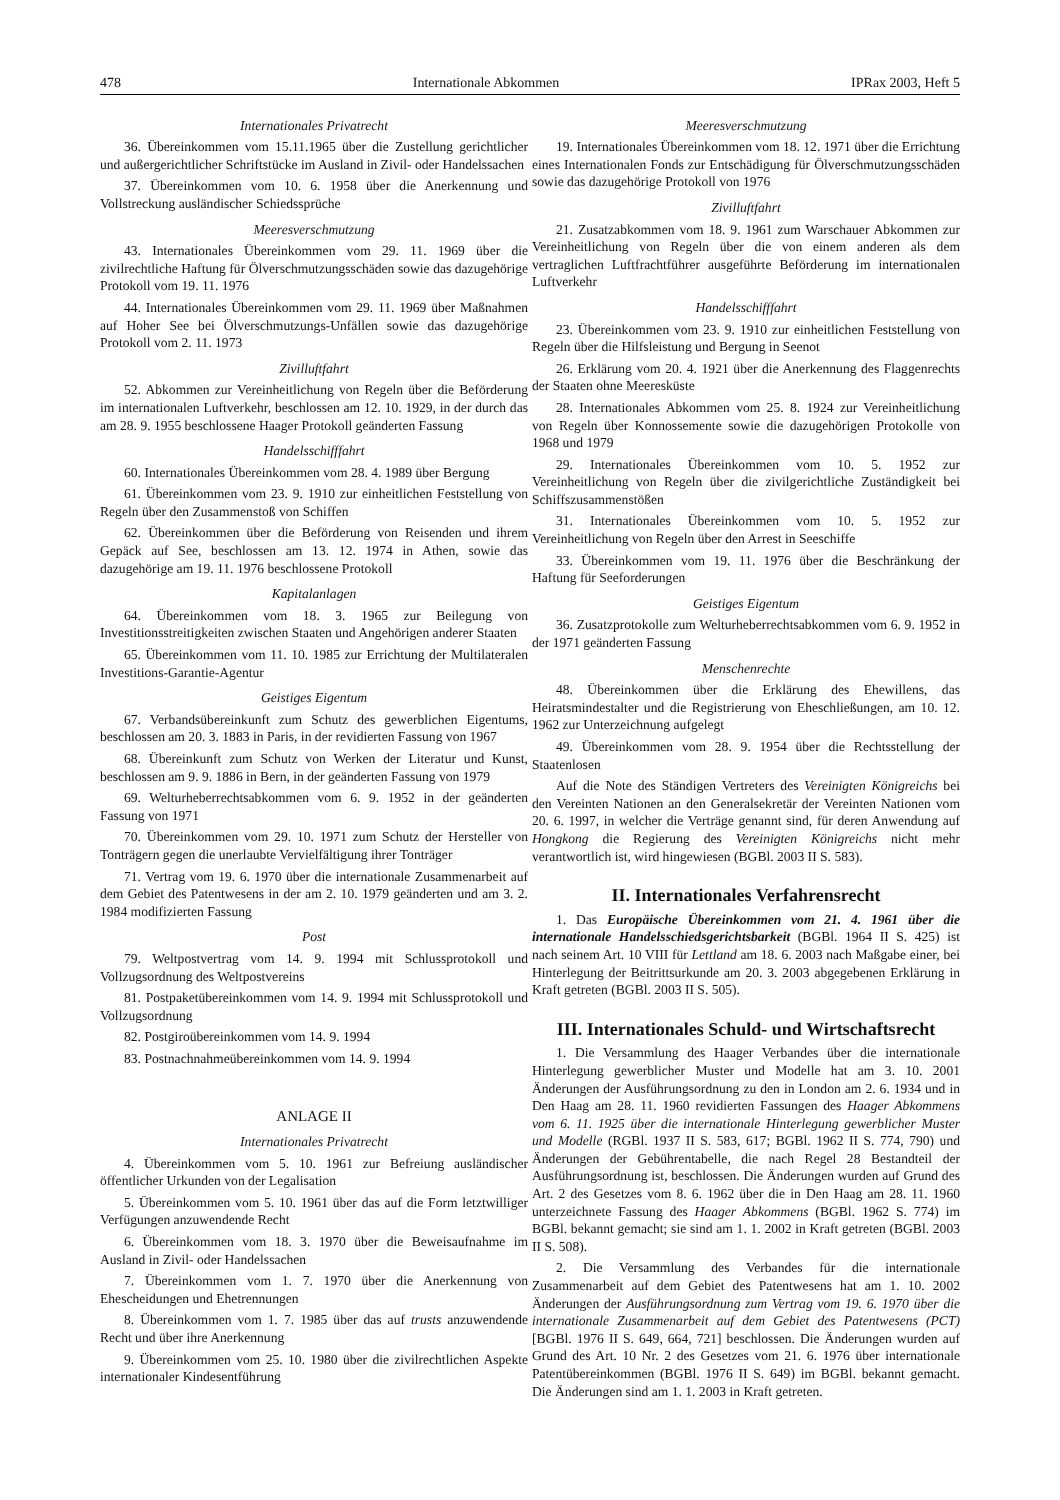478 Internationale Abkommen IPRax 2003, Heft 5
Internationales Privatrecht
36. Übereinkommen vom 15.11.1965 über die Zustellung gerichtlicher und außergerichtlicher Schriftstücke im Ausland in Zivil- oder Handelssachen
37. Übereinkommen vom 10. 6. 1958 über die Anerkennung und Vollstreckung ausländischer Schiedssprüche
Meeresverschmutzung
43. Internationales Übereinkommen vom 29. 11. 1969 über die zivilrechtliche Haftung für Ölverschmutzungsschäden sowie das dazugehörige Protokoll vom 19. 11. 1976
44. Internationales Übereinkommen vom 29. 11. 1969 über Maßnahmen auf Hoher See bei Ölverschmutzungs-Unfällen sowie das dazugehörige Protokoll vom 2. 11. 1973
Zivilluftfahrt
52. Abkommen zur Vereinheitlichung von Regeln über die Beförderung im internationalen Luftverkehr, beschlossen am 12. 10. 1929, in der durch das am 28. 9. 1955 beschlossene Haager Protokoll geänderten Fassung
Handelsschifffahrt
60. Internationales Übereinkommen vom 28. 4. 1989 über Bergung
61. Übereinkommen vom 23. 9. 1910 zur einheitlichen Feststellung von Regeln über den Zusammenstoß von Schiffen
62. Übereinkommen über die Beförderung von Reisenden und ihrem Gepäck auf See, beschlossen am 13. 12. 1974 in Athen, sowie das dazugehörige am 19. 11. 1976 beschlossene Protokoll
Kapitalanlagen
64. Übereinkommen vom 18. 3. 1965 zur Beilegung von Investitionsstreitigkeiten zwischen Staaten und Angehörigen anderer Staaten
65. Übereinkommen vom 11. 10. 1985 zur Errichtung der Multilateralen Investitions-Garantie-Agentur
Geistiges Eigentum
67. Verbandsübereinkunft zum Schutz des gewerblichen Eigentums, beschlossen am 20. 3. 1883 in Paris, in der revidierten Fassung von 1967
68. Übereinkunft zum Schutz von Werken der Literatur und Kunst, beschlossen am 9. 9. 1886 in Bern, in der geänderten Fassung von 1979
69. Welturheberrechtsabkommen vom 6. 9. 1952 in der geänderten Fassung von 1971
70. Übereinkommen vom 29. 10. 1971 zum Schutz der Hersteller von Tonträgern gegen die unerlaubte Vervielfältigung ihrer Tonträger
71. Vertrag vom 19. 6. 1970 über die internationale Zusammenarbeit auf dem Gebiet des Patentwesens in der am 2. 10. 1979 geänderten und am 3. 2. 1984 modifizierten Fassung
Post
79. Weltpostvertrag vom 14. 9. 1994 mit Schlussprotokoll und Vollzugsordnung des Weltpostvereins
81. Postpaketübereinkommen vom 14. 9. 1994 mit Schlussprotokoll und Vollzugsordnung
82. Postgiroübereinkommen vom 14. 9. 1994
83. Postnachnahmeübereinkommen vom 14. 9. 1994
ANLAGE II
Internationales Privatrecht
4. Übereinkommen vom 5. 10. 1961 zur Befreiung ausländischer öffentlicher Urkunden von der Legalisation
5. Übereinkommen vom 5. 10. 1961 über das auf die Form letztwilliger Verfügungen anzuwendende Recht
6. Übereinkommen vom 18. 3. 1970 über die Beweisaufnahme im Ausland in Zivil- oder Handelssachen
7. Übereinkommen vom 1. 7. 1970 über die Anerkennung von Ehescheidungen und Ehetrennungen
8. Übereinkommen vom 1. 7. 1985 über das auf trusts anzuwendende Recht und über ihre Anerkennung
9. Übereinkommen vom 25. 10. 1980 über die zivilrechtlichen Aspekte internationaler Kindesentführung
Meeresverschmutzung
19. Internationales Übereinkommen vom 18. 12. 1971 über die Errichtung eines Internationalen Fonds zur Entschädigung für Ölverschmutzungsschäden sowie das dazugehörige Protokoll von 1976
Zivilluftfahrt
21. Zusatzabkommen vom 18. 9. 1961 zum Warschauer Abkommen zur Vereinheitlichung von Regeln über die von einem anderen als dem vertraglichen Luftfrachtführer ausgeführte Beförderung im internationalen Luftverkehr
Handelsschifffahrt
23. Übereinkommen vom 23. 9. 1910 zur einheitlichen Feststellung von Regeln über die Hilfsleistung und Bergung in Seenot
26. Erklärung vom 20. 4. 1921 über die Anerkennung des Flaggenrechts der Staaten ohne Meeresküste
28. Internationales Abkommen vom 25. 8. 1924 zur Vereinheitlichung von Regeln über Konnossemente sowie die dazugehörigen Protokolle von 1968 und 1979
29. Internationales Übereinkommen vom 10. 5. 1952 zur Vereinheitlichung von Regeln über die zivilgerichtliche Zuständigkeit bei Schiffszusammenstößen
31. Internationales Übereinkommen vom 10. 5. 1952 zur Vereinheitlichung von Regeln über den Arrest in Seeschiffe
33. Übereinkommen vom 19. 11. 1976 über die Beschränkung der Haftung für Seeforderungen
Geistiges Eigentum
36. Zusatzprotokolle zum Welturheberrechtsabkommen vom 6. 9. 1952 in der 1971 geänderten Fassung
Menschenrechte
48. Übereinkommen über die Erklärung des Ehewillens, das Heiratsmindestalter und die Registrierung von Eheschließungen, am 10. 12. 1962 zur Unterzeichnung aufgelegt
49. Übereinkommen vom 28. 9. 1954 über die Rechtsstellung der Staatenlosen
Auf die Note des Ständigen Vertreters des Vereinigten Königreichs bei den Vereinten Nationen an den Generalsekretär der Vereinten Nationen vom 20. 6. 1997, in welcher die Verträge genannt sind, für deren Anwendung auf Hongkong die Regierung des Vereinigten Königreichs nicht mehr verantwortlich ist, wird hingewiesen (BGBl. 2003 II S. 583).
II. Internationales Verfahrensrecht
1. Das Europäische Übereinkommen vom 21. 4. 1961 über die internationale Handelsschiedsgerichtsbarkeit (BGBl. 1964 II S. 425) ist nach seinem Art. 10 VIII für Lettland am 18. 6. 2003 nach Maßgabe einer, bei Hinterlegung der Beitrittsurkunde am 20. 3. 2003 abgegebenen Erklärung in Kraft getreten (BGBl. 2003 II S. 505).
III. Internationales Schuld- und Wirtschaftsrecht
1. Die Versammlung des Haager Verbandes über die internationale Hinterlegung gewerblicher Muster und Modelle hat am 3. 10. 2001 Änderungen der Ausführungsordnung zu den in London am 2. 6. 1934 und in Den Haag am 28. 11. 1960 revidierten Fassungen des Haager Abkommens vom 6. 11. 1925 über die internationale Hinterlegung gewerblicher Muster und Modelle (RGBl. 1937 II S. 583, 617; BGBl. 1962 II S. 774, 790) und Änderungen der Gebührentabelle, die nach Regel 28 Bestandteil der Ausführungsordnung ist, beschlossen. Die Änderungen wurden auf Grund des Art. 2 des Gesetzes vom 8. 6. 1962 über die in Den Haag am 28. 11. 1960 unterzeichnete Fassung des Haager Abkommens (BGBl. 1962 S. 774) im BGBl. bekannt gemacht; sie sind am 1. 1. 2002 in Kraft getreten (BGBl. 2003 II S. 508).
2. Die Versammlung des Verbandes für die internationale Zusammenarbeit auf dem Gebiet des Patentwesens hat am 1. 10. 2002 Änderungen der Ausführungsordnung zum Vertrag vom 19. 6. 1970 über die internationale Zusammenarbeit auf dem Gebiet des Patentwesens (PCT) [BGBl. 1976 II S. 649, 664, 721] beschlossen. Die Änderungen wurden auf Grund des Art. 10 Nr. 2 des Gesetzes vom 21. 6. 1976 über internationale Patentübereinkommen (BGBl. 1976 II S. 649) im BGBl. bekannt gemacht. Die Änderungen sind am 1. 1. 2003 in Kraft getreten.